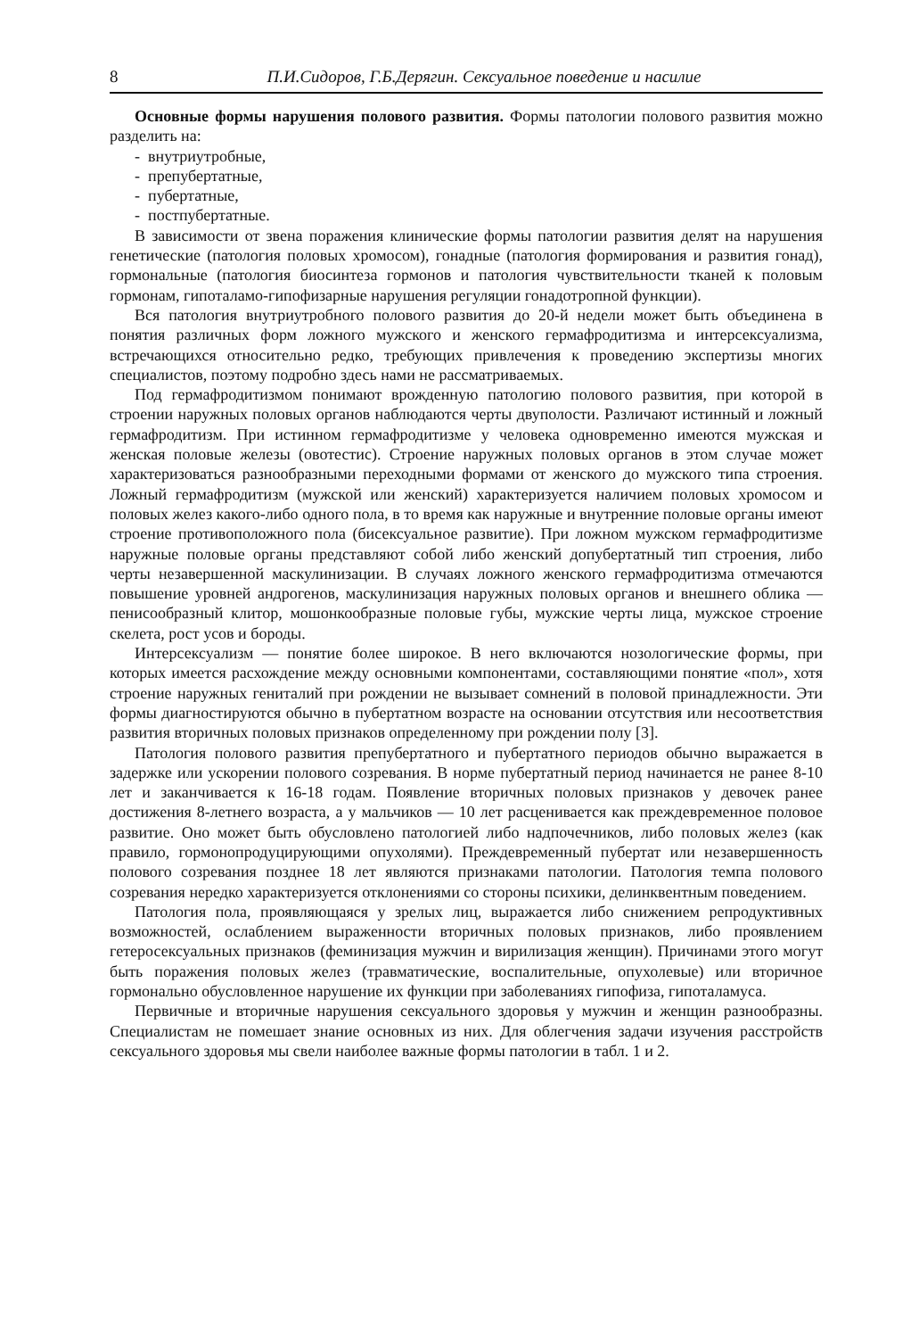8 П.И.Сидоров, Г.Б.Дерягин. Сексуальное поведение и насилие
Основные формы нарушения полового развития. Формы патологии полового развития можно разделить на:
- внутриутробные,
- препубертатные,
- пубертатные,
- постпубертатные.
В зависимости от звена поражения клинические формы патологии развития делят на нарушения генетические (патология половых хромосом), гонадные (патология формирования и развития гонад), гормональные (патология биосинтеза гормонов и патология чувствительности тканей к половым гормонам, гипоталамо-гипофизарные нарушения регуляции гонадотропной функции).
Вся патология внутриутробного полового развития до 20-й недели может быть объединена в понятия различных форм ложного мужского и женского гермафродитизма и интерсексуализма, встречающихся относительно редко, требующих привлечения к проведению экспертизы многих специалистов, поэтому подробно здесь нами не рассматриваемых.
Под гермафродитизмом понимают врожденную патологию полового развития, при которой в строении наружных половых органов наблюдаются черты двуполости. Различают истинный и ложный гермафродитизм. При истинном гермафродитизме у человека одновременно имеются мужская и женская половые железы (овотестис). Строение наружных половых органов в этом случае может характеризоваться разнообразными переходными формами от женского до мужского типа строения. Ложный гермафродитизм (мужской или женский) характеризуется наличием половых хромосом и половых желез какого-либо одного пола, в то время как наружные и внутренние половые органы имеют строение противоположного пола (бисексуальное развитие). При ложном мужском гермафродитизме наружные половые органы представляют собой либо женский допубертатный тип строения, либо черты незавершенной маскулинизации. В случаях ложного женского гермафродитизма отмечаются повышение уровней андрогенов, маскулинизация наружных половых органов и внешнего облика — пенисообразный клитор, мошонкообразные половые губы, мужские черты лица, мужское строение скелета, рост усов и бороды.
Интерсексуализм — понятие более широкое. В него включаются нозологические формы, при которых имеется расхождение между основными компонентами, составляющими понятие «пол», хотя строение наружных гениталий при рождении не вызывает сомнений в половой принадлежности. Эти формы диагностируются обычно в пубертатном возрасте на основании отсутствия или несоответствия развития вторичных половых признаков определенному при рождении полу [3].
Патология полового развития препубертатного и пубертатного периодов обычно выражается в задержке или ускорении полового созревания. В норме пубертатный период начинается не ранее 8-10 лет и заканчивается к 16-18 годам. Появление вторичных половых признаков у девочек ранее достижения 8-летнего возраста, а у мальчиков — 10 лет расценивается как преждевременное половое развитие. Оно может быть обусловлено патологией либо надпочечников, либо половых желез (как правило, гормонопродуцирующими опухолями). Преждевременный пубертат или незавершенность полового созревания позднее 18 лет являются признаками патологии. Патология темпа полового созревания нередко характеризуется отклонениями со стороны психики, делинквентным поведением.
Патология пола, проявляющаяся у зрелых лиц, выражается либо снижением репродуктивных возможностей, ослаблением выраженности вторичных половых признаков, либо проявлением гетеросексуальных признаков (феминизация мужчин и вирилизация женщин). Причинами этого могут быть поражения половых желез (травматические, воспалительные, опухолевые) или вторичное гормонально обусловленное нарушение их функции при заболеваниях гипофиза, гипоталамуса.
Первичные и вторичные нарушения сексуального здоровья у мужчин и женщин разнообразны. Специалистам не помешает знание основных из них. Для облегчения задачи изучения расстройств сексуального здоровья мы свели наиболее важные формы патологии в табл. 1 и 2.